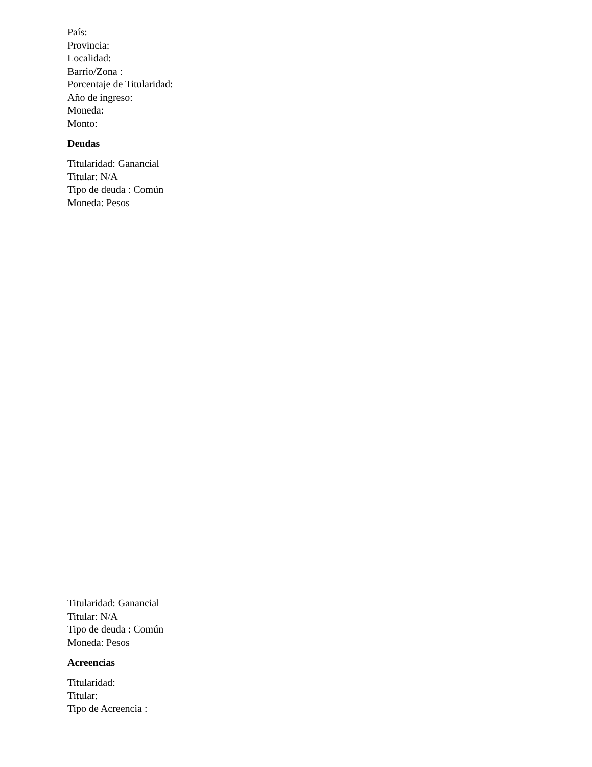País:
Provincia:
Localidad:
Barrio/Zona :
Porcentaje de Titularidad:
Año de ingreso:
Moneda:
Monto:
Deudas
Titularidad: Ganancial
Titular: N/A
Tipo de deuda : Común
Moneda: Pesos
Titularidad: Ganancial
Titular: N/A
Tipo de deuda : Común
Moneda: Pesos
Acreencias
Titularidad:
Titular:
Tipo de Acreencia :